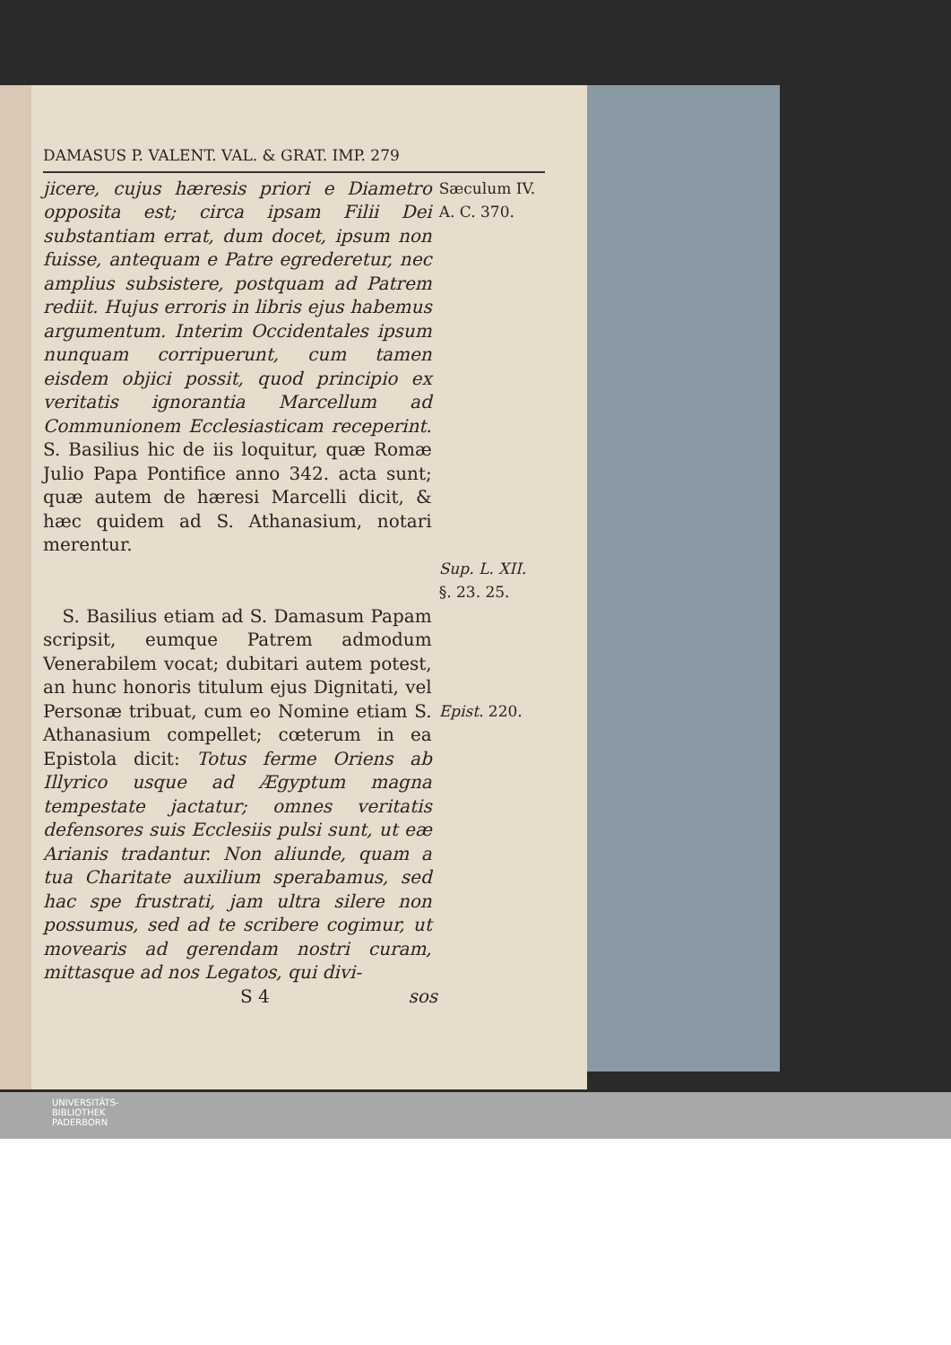DAMASUS P. VALENT. VAL. & GRAT. IMP. 279
jicere, cujus hæresis priori e Diametro opposita est; circa ipsam Filii Dei substantiam errat, dum docet, ipsum non fuisse, antequam e Patre egrederetur, nec amplius subsistere, postquam ad Patrem rediit. Hujus erroris in libris ejus habemus argumentum. Interim Occidentales ipsum nunquam corripuerunt, cum tamen eisdem objici possit, quod principio ex veritatis ignorantia Marcellum ad Communionem Ecclesiasticam receperint. S. Basilius hic de iis loquitur, quæ Romæ Julio Papa Pontifice anno 342. acta sunt; quæ autem de hæresi Marcelli dicit, & hæc quidem ad S. Athanasium, notari merentur.
Sæculum IV.
A. C. 370.
Sup. L. XII.
§. 23. 25.
S. Basilius etiam ad S. Damasum Papam scripsit, eumque Patrem admodum Venerabilem vocat; dubitari autem potest, an hunc honoris titulum ejus Dignitati, vel Personæ tribuat, cum eo Nomine etiam S. Athanasium compellet; cœterum in ea Epistola dicit: Totus ferme Oriens ab Illyrico usque ad Ægyptum magna tempestate jactatur; omnes veritatis defensores suis Ecclesiis pulsi sunt, ut eæ Arianis tradantur. Non aliunde, quam a tua Charitate auxilium sperabamus, sed hac spe frustrati, jam ultra silere non possumus, sed ad te scribere cogimur, ut movearis ad gerendam nostri curam, mittasque ad nos Legatos, qui divi-
Epist. 220.
S 4 sos
UNIVERSITÄTS-
BIBLIOTHEK
PADERBORN